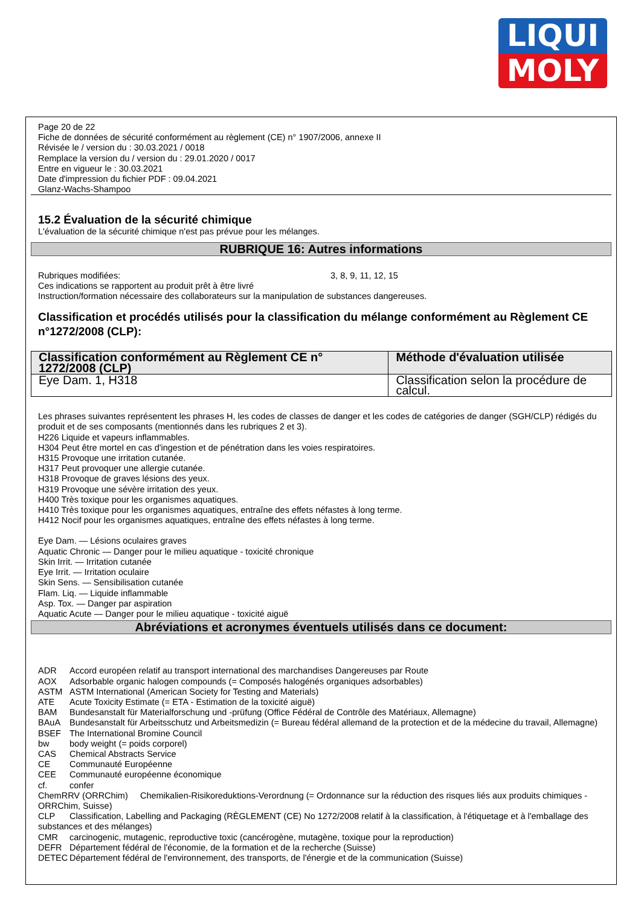LIQUI
MOLY
Page 20 de 22
Fiche de données de sécurité conformément au règlement (CE) n° 1907/2006, annexe II
Révisée le / version du : 30.03.2021 / 0018
Remplace la version du / version du : 29.01.2020 / 0017
Entre en vigueur le : 30.03.2021
Date d'impression du fichier PDF : 09.04.2021
Glanz-Wachs-Shampoo
15.2 Évaluation de la sécurité chimique
L'évaluation de la sécurité chimique n'est pas prévue pour les mélanges.
RUBRIQUE 16: Autres informations
Rubriques modifiées: 3, 8, 9, 11, 12, 15
Ces indications se rapportent au produit prêt à être livré
Instruction/formation nécessaire des collaborateurs sur la manipulation de substances dangereuses.
Classification et procédés utilisés pour la classification du mélange conformément au Règlement CE n°1272/2008 (CLP):
| Classification conformément au Règlement CE n° 1272/2008 (CLP) | Méthode d'évaluation utilisée |
| --- | --- |
| Eye Dam. 1, H318 | Classification selon la procédure de calcul. |
Les phrases suivantes représentent les phrases H, les codes de classes de danger et les codes de catégories de danger (SGH/CLP) rédigés du produit et de ses composants (mentionnés dans les rubriques 2 et 3).
H226 Liquide et vapeurs inflammables.
H304 Peut être mortel en cas d'ingestion et de pénétration dans les voies respiratoires.
H315 Provoque une irritation cutanée.
H317 Peut provoquer une allergie cutanée.
H318 Provoque de graves lésions des yeux.
H319 Provoque une sévère irritation des yeux.
H400 Très toxique pour les organismes aquatiques.
H410 Très toxique pour les organismes aquatiques, entraîne des effets néfastes à long terme.
H412 Nocif pour les organismes aquatiques, entraîne des effets néfastes à long terme.
Eye Dam. — Lésions oculaires graves
Aquatic Chronic — Danger pour le milieu aquatique - toxicité chronique
Skin Irrit. — Irritation cutanée
Eye Irrit. — Irritation oculaire
Skin Sens. — Sensibilisation cutanée
Flam. Liq. — Liquide inflammable
Asp. Tox. — Danger par aspiration
Aquatic Acute — Danger pour le milieu aquatique - toxicité aiguë
Abréviations et acronymes éventuels utilisés dans ce document:
ADR Accord européen relatif au transport international des marchandises Dangereuses par Route
AOX Adsorbable organic halogen compounds (= Composés halogénés organiques adsorbables)
ASTM ASTM International (American Society for Testing and Materials)
ATE Acute Toxicity Estimate (= ETA - Estimation de la toxicité aiguë)
BAM Bundesanstalt für Materialforschung und -prüfung (Office Fédéral de Contrôle des Matériaux, Allemagne)
BAuA Bundesanstalt für Arbeitsschutz und Arbeitsmedizin (= Bureau fédéral allemand de la protection et de la médecine du travail, Allemagne)
BSEF The International Bromine Council
bw body weight (= poids corporel)
CAS Chemical Abstracts Service
CE Communauté Européenne
CEE Communauté européenne économique
cf. confer
ChemRRV (ORRChim) Chemikalien-Risikoreduktions-Verordnung (= Ordonnance sur la réduction des risques liés aux produits chimiques - ORRChim, Suisse)
CLP Classification, Labelling and Packaging (RÈGLEMENT (CE) No 1272/2008 relatif à la classification, à l'étiquetage et à l'emballage des substances et des mélanges)
CMR carcinogenic, mutagenic, reproductive toxic (cancérogène, mutagène, toxique pour la reproduction)
DEFR Département fédéral de l'économie, de la formation et de la recherche (Suisse)
DETEC Département fédéral de l'environnement, des transports, de l'énergie et de la communication (Suisse)